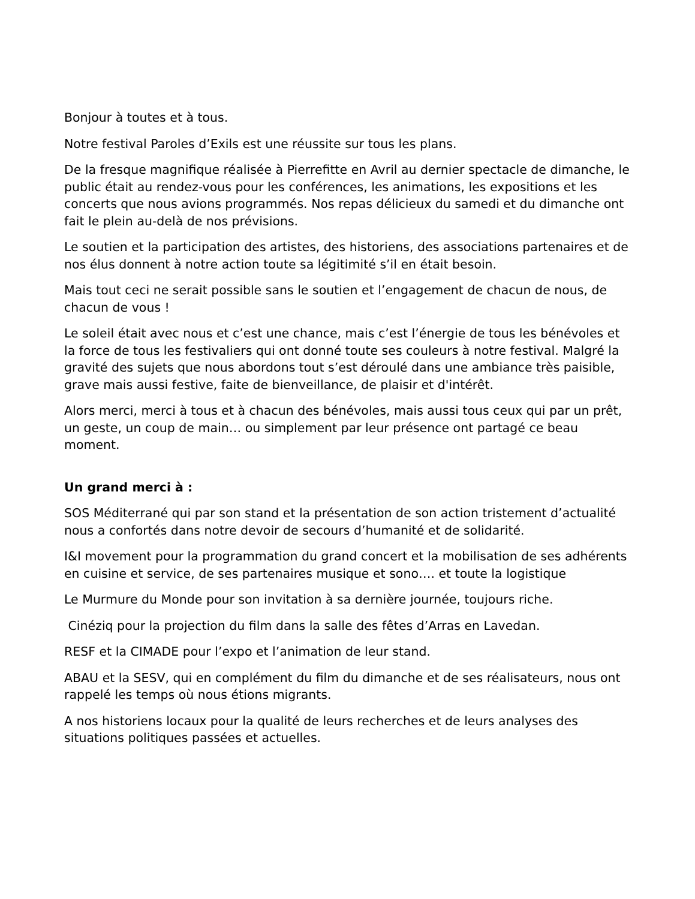Bonjour à toutes et à tous.
Notre festival Paroles d’Exils est une réussite sur tous les plans.
De la fresque magnifique réalisée à Pierrefitte en Avril au dernier spectacle de dimanche, le public était au rendez-vous pour les conférences, les animations, les expositions et les concerts que nous avions programmés. Nos repas délicieux du samedi et du dimanche ont fait le plein au-delà de nos prévisions.
Le soutien et la participation des artistes, des historiens, des associations partenaires et de nos élus donnent à notre action toute sa légitimité s’il en était besoin.
Mais tout ceci ne serait possible sans le soutien et l’engagement de chacun de nous, de chacun de vous !
Le soleil était avec nous et c’est une chance, mais c’est l’énergie de tous les bénévoles et la force de tous les festivaliers qui ont donné toute ses couleurs à notre festival. Malgré la gravité des sujets que nous abordons tout s’est déroulé dans une ambiance très paisible, grave mais aussi festive, faite de bienveillance, de plaisir et d'intérêt.
Alors merci, merci à tous et à chacun des bénévoles, mais aussi tous ceux qui par un prêt, un geste, un coup de main… ou simplement par leur présence ont partagé ce beau moment.
Un grand merci à :
SOS Méditerrané qui par son stand et la présentation de son action tristement d’actualité nous a confortés dans notre devoir de secours d’humanité et de solidarité.
I&I movement pour la programmation du grand concert et la mobilisation de ses adhérents en cuisine et service, de ses partenaires musique et sono…. et toute la logistique
Le Murmure du Monde pour son invitation à sa dernière journée, toujours riche.
Cinéziq pour la projection du film dans la salle des fêtes d’Arras en Lavedan.
RESF et la CIMADE pour l’expo et l’animation de leur stand.
ABAU et la SESV, qui en complément du film du dimanche et de ses réalisateurs, nous ont rappelé les temps où nous étions migrants.
A nos historiens locaux pour la qualité de leurs recherches et de leurs analyses des situations politiques passées et actuelles.